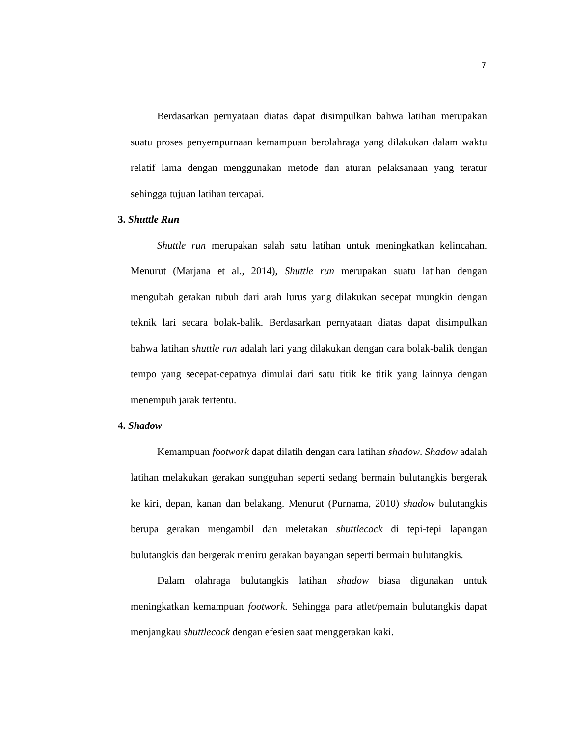7
Berdasarkan pernyataan diatas dapat disimpulkan bahwa latihan merupakan suatu proses penyempurnaan kemampuan berolahraga yang dilakukan dalam waktu relatif lama dengan menggunakan metode dan aturan pelaksanaan yang teratur sehingga tujuan latihan tercapai.
3. Shuttle Run
Shuttle run merupakan salah satu latihan untuk meningkatkan kelincahan. Menurut (Marjana et al., 2014), Shuttle run merupakan suatu latihan dengan mengubah gerakan tubuh dari arah lurus yang dilakukan secepat mungkin dengan teknik lari secara bolak-balik. Berdasarkan pernyataan diatas dapat disimpulkan bahwa latihan shuttle run adalah lari yang dilakukan dengan cara bolak-balik dengan tempo yang secepat-cepatnya dimulai dari satu titik ke titik yang lainnya dengan menempuh jarak tertentu.
4. Shadow
Kemampuan footwork dapat dilatih dengan cara latihan shadow. Shadow adalah latihan melakukan gerakan sungguhan seperti sedang bermain bulutangkis bergerak ke kiri, depan, kanan dan belakang. Menurut (Purnama, 2010) shadow bulutangkis berupa gerakan mengambil dan meletakan shuttlecock di tepi-tepi lapangan bulutangkis dan bergerak meniru gerakan bayangan seperti bermain bulutangkis.
Dalam olahraga bulutangkis latihan shadow biasa digunakan untuk meningkatkan kemampuan footwork. Sehingga para atlet/pemain bulutangkis dapat menjangkau shuttlecock dengan efesien saat menggerakan kaki.